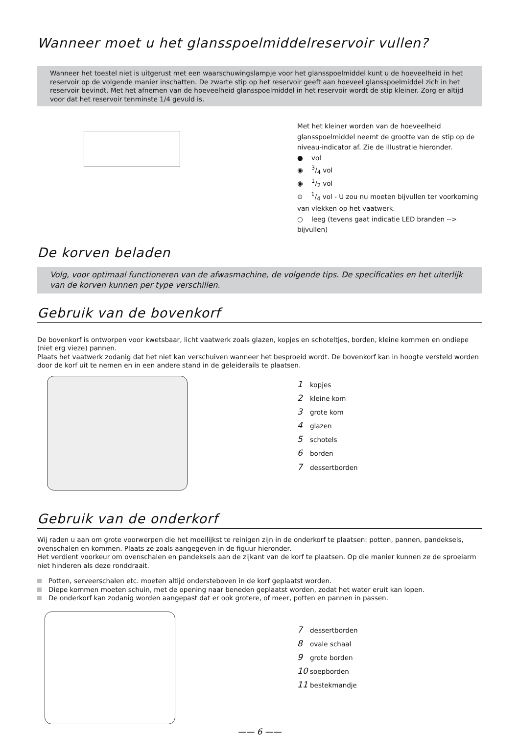Wanneer moet u het glansspoelmiddelreservoir vullen?
Wanneer het toestel niet is uitgerust met een waarschuwingslampje voor het glansspoelmiddel kunt u de hoeveelheid in het reservoir op de volgende manier inschatten. De zwarte stip op het reservoir geeft aan hoeveel glansspoelmiddel zich in het reservoir bevindt. Met het afnemen van de hoeveelheid glansspoelmiddel in het reservoir wordt de stip kleiner. Zorg er altijd voor dat het reservoir tenminste 1/4 gevuld is.
Met het kleiner worden van de hoeveelheid glansspoelmiddel neemt de grootte van de stip op de niveau-indicator af. Zie de illustratie hieronder.
● vol
◉ 3/4 vol
◉ 1/2 vol
⊙ 1/4 vol - U zou nu moeten bijvullen ter voorkoming van vlekken op het vaatwerk.
○ leeg (tevens gaat indicatie LED branden --> bijvullen)
De korven beladen
Volg, voor optimaal functioneren van de afwasmachine, de volgende tips. De specificaties en het uiterlijk van de korven kunnen per type verschillen.
Gebruik van de bovenkorf
De bovenkorf is ontworpen voor kwetsbaar, licht vaatwerk zoals glazen, kopjes en schoteltjes, borden, kleine kommen en ondiepe (niet erg vieze) pannen.
Plaats het vaatwerk zodanig dat het niet kan verschuiven wanneer het besproeid wordt. De bovenkorf kan in hoogte versteld worden door de korf uit te nemen en in een andere stand in de geleiderails te plaatsen.
1 kopjes
2 kleine kom
3 grote kom
4 glazen
5 schotels
6 borden
7 dessertborden
Gebruik van de onderkorf
Wij raden u aan om grote voorwerpen die het moeilijkst te reinigen zijn in de onderkorf te plaatsen: potten, pannen, pandeksels, ovenschalen en kommen. Plaats ze zoals aangegeven in de figuur hieronder.
Het verdient voorkeur om ovenschalen en pandeksels aan de zijkant van de korf te plaatsen. Op die manier kunnen ze de sproeiarm niet hinderen als deze ronddraait.
Potten, serveerschalen etc. moeten altijd ondersteboven in de korf geplaatst worden.
Diepe kommen moeten schuin, met de opening naar beneden geplaatst worden, zodat het water eruit kan lopen.
De onderkorf kan zodanig worden aangepast dat er ook grotere, of meer, potten en pannen in passen.
7 dessertborden
8 ovale schaal
9 grote borden
10 soepborden
11 bestekmandje
—— 6 ——